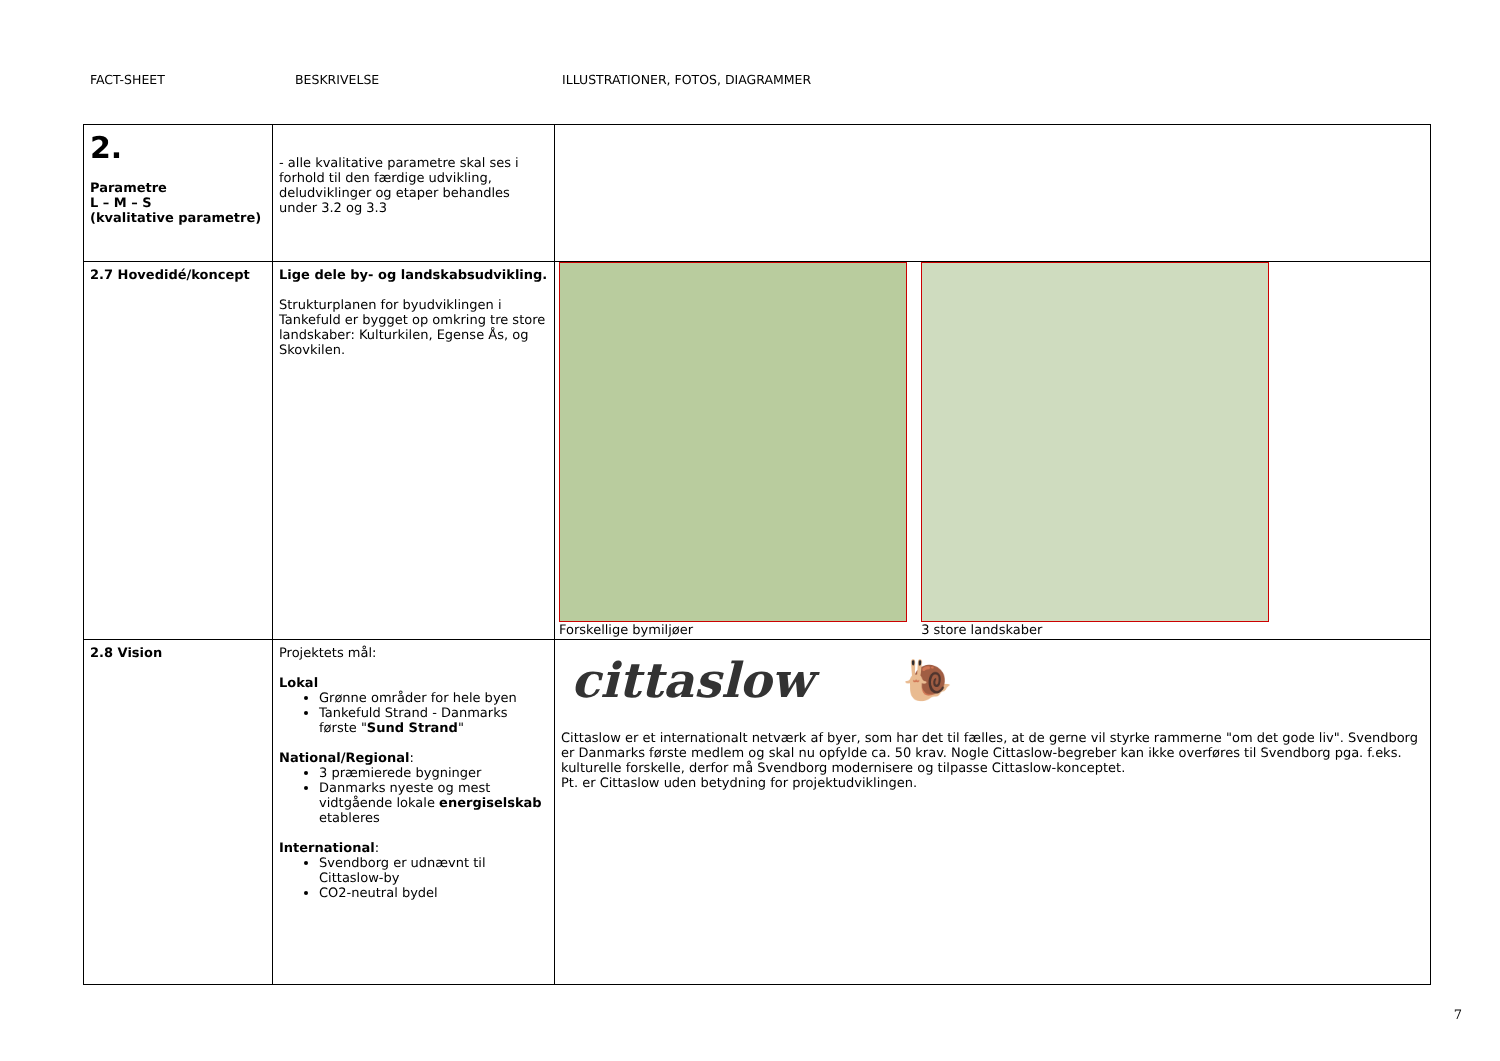FACT-SHEET BESKRIVELSE ILLUSTRATIONER, FOTOS, DIAGRAMMER
| 2. Parametre L – M – S (kvalitative parametre) | - alle kvalitative parametre skal ses i forhold til den færdige udvikling, deludviklinger og etaper behandles under 3.2 og 3.3 | |
| 2.7 Hovedidé/koncept | Lige dele by- og landskabsudvikling. Strukturplanen for byudviklingen i Tankefuld er bygget op omkring tre store landskaber: Kulturkilen, Egense Ås, og Skovkilen. | Forskellige bymiljøer 3 store landskaber |
| 2.8 Vision | Projektets mål: Lokal Grønne områder for hele byen Tankefuld Strand - Danmarks første " Sund Strand " National/Regional : 3 præmierede bygninger Danmarks nyeste og mest vidtgående lokale energiselskab etableres International : Svendborg er udnævnt til Cittaslow-by CO2-neutral bydel | cittaslow 🐌 Cittaslow er et internationalt netværk af byer, som har det til fælles, at de gerne vil styrke rammerne "om det gode liv". Svendborg er Danmarks første medlem og skal nu opfylde ca. 50 krav. Nogle Cittaslow-begreber kan ikke overføres til Svendborg pga. f.eks. kulturelle forskelle, derfor må Svendborg modernisere og tilpasse Cittaslow-konceptet. Pt. er Cittaslow uden betydning for projektudviklingen. |
7